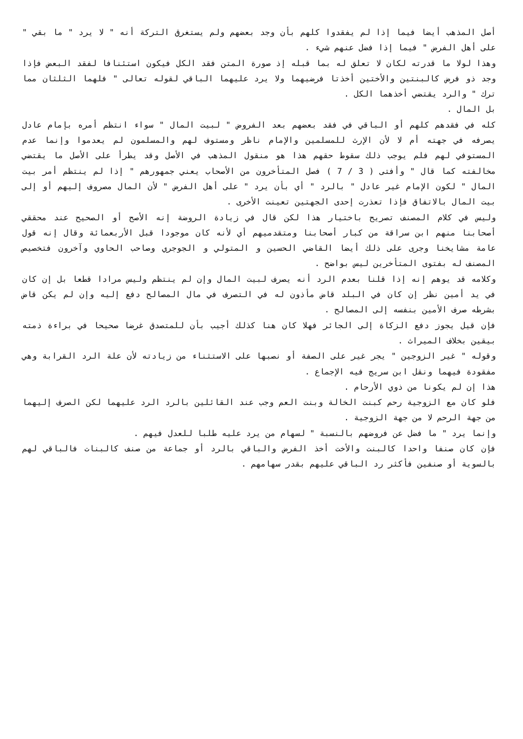أصل المذهب أيضا فيما إذا لم يفقدوا كلهم بأن وجد بعضهم ولم يستغرق التركة أنه " لا يرد " ما بقي " على أهل الفرض " فيما إذا فضل عنهم شيء .
وهذا لولا ما قدرته لكان لا تعلق له بما قبله إذ صورة المتن فقد الكل فيكون استئنافا لفقد البعض فإذا وجد ذو فرض كالبنتين والأختين أخذتا فرضيهما ولا يرد عليهما الباقي لقوله تعالى " فلهما الثلثان مما ترك " والرد يقتضي أخذهما الكل .
بل المال .
كله في فقدهم كلهم أو الباقي في فقد بعضهم بعد الفروض " لبيت المال " سواء انتظم أمره بإمام عادل يصرفه في جهته أم لا لأن الإرث للمسلمين والإمام ناظر ومستوف لهم والمسلمون لم يعدموا وإنما عدم المستوفي لهم فلم يوجب ذلك سقوط حقهم هذا هو منقول المذهب في الأصل وقد يطرأ على الأصل ما يقتضي مخالفته كما قال " وأفتى ( 3 / 7 ) فصل المتأخرون من الأصحاب يعني جمهورهم " إذا لم ينتظم أمر بيت المال " لكون الإمام غير عادل " بالرد " أي بأن يرد " على أهل الفرض " لأن المال مصروف إليهم أو إلى بيت المال بالاتفاق فإذا تعذرت إحدى الجهتين تعينت الأخرى .
وليس في كلام المصنف تصريح باختيار هذا لكن قال في زيادة الروضة إنه الأصح أو الصحيح عند محققي أصحابنا منهم ابن سراقة من كبار أصحابنا ومتقدميهم أي لأنه كان موجودا قبل الأربعمائة وقال إنه قول عامة مشايخنا وجرى على ذلك أيضا القاضي الحسين و المتولي و الجوجري وصاحب الحاوي وآخرون فتخصيص المصنف له بفتوى المتأخرين ليس بواضح .
وكلامه قد يوهم إنه إذا قلنا بعدم الرد أنه يصرف لبيت المال وإن لم ينتظم وليس مرادا قطعا بل إن كان في يد أمين نظر إن كان في البلد قاض مأذون له في التصرف في مال المصالح دفع إليه وإن لم يكن قاض بشرطه صرف الأمين بنفسه إلى المصالح .
فإن قيل يجوز دفع الزكاة إلى الجائر فهلا كان هنا كذلك أجيب بأن للمتصدق غرضا صحيحا في براءة ذمته بيقين بخلاف الميراث .
وقوله " غير الزوجين " يجر غير على الصفة أو نصبها على الاستثناء من زيادته لأن علة الرد القرابة وهي مفقودة فيهما ونقل ابن سريج فيه الإجماع .
هذا إن لم يكونا من ذوي الأرحام .
فلو كان مع الزوجية رحم كبنت الخالة وبنت العم وجب عند القائلين بالرد الرد عليهما لكن الصرف إليهما من جهة الرحم لا من جهة الزوجية .
وإنما يرد " ما فضل عن فروضهم بالنسبة " لسهام من يرد عليه طلبا للعدل فيهم .
فإن كان صنفا واحدا كالبنت والأخت أخذ الفرض والباقي بالرد أو جماعة من صنف كالبنات فالباقي لهم بالسوية أو صنفين فأكثر رد الباقي عليهم بقدر سهامهم .